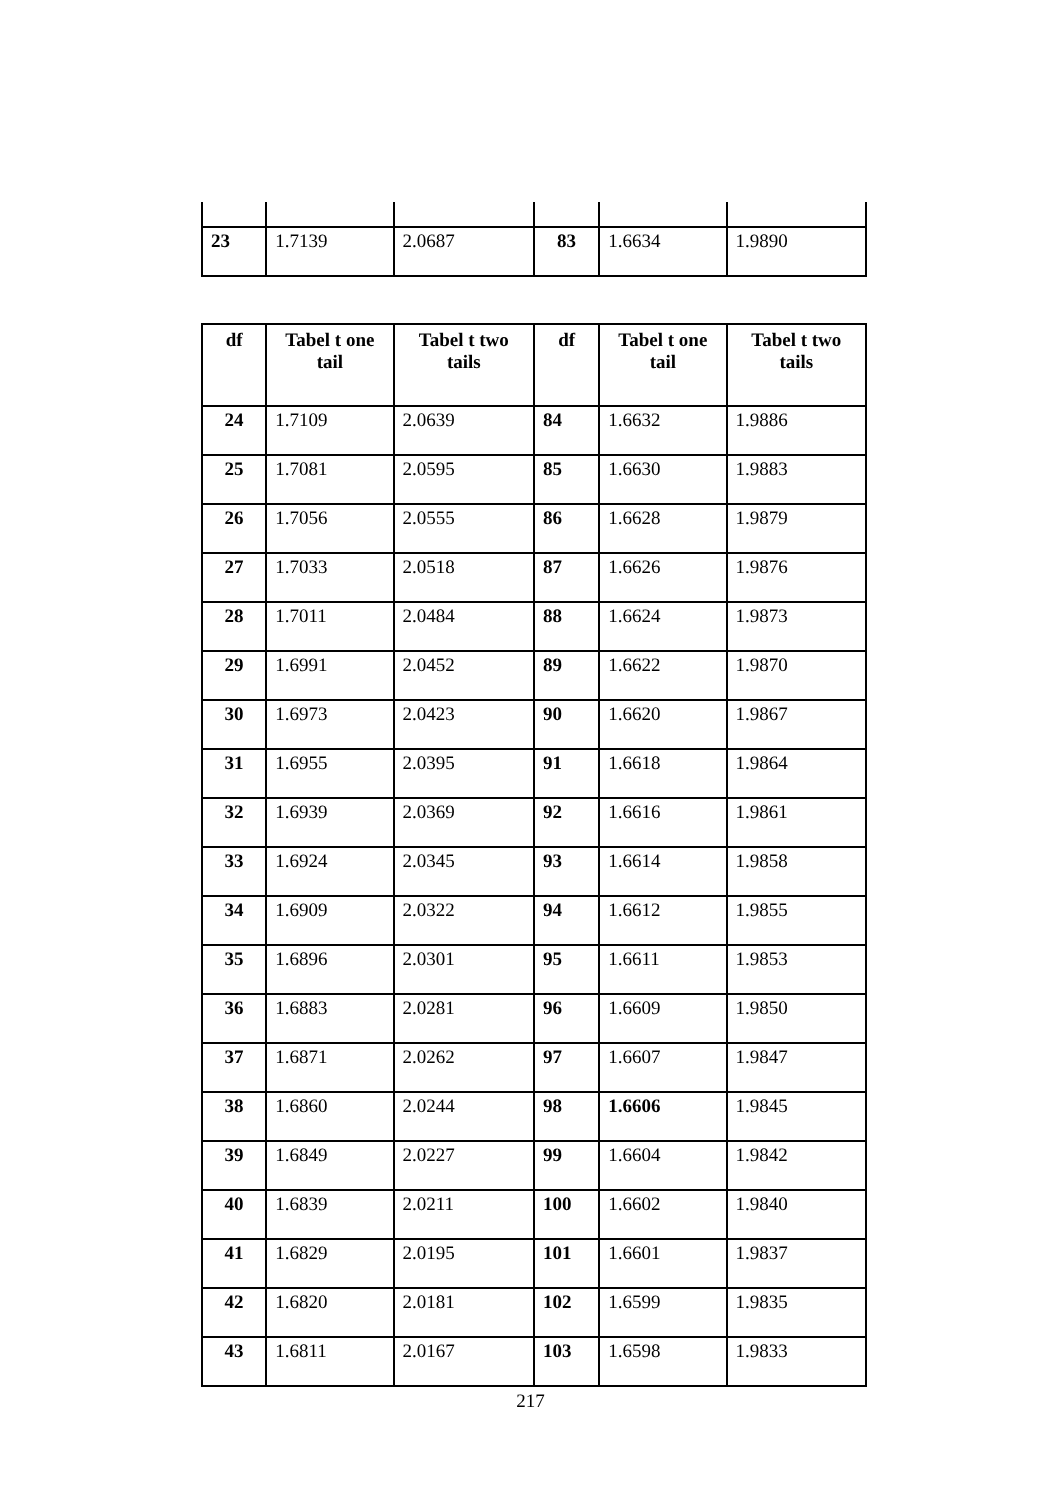| 23 | 1.7139 | 2.0687 | 83 | 1.6634 | 1.9890 |
| df | Tabel t one tail | Tabel t two tails | df | Tabel t one tail | Tabel t two tails |
| --- | --- | --- | --- | --- | --- |
| 24 | 1.7109 | 2.0639 | 84 | 1.6632 | 1.9886 |
| 25 | 1.7081 | 2.0595 | 85 | 1.6630 | 1.9883 |
| 26 | 1.7056 | 2.0555 | 86 | 1.6628 | 1.9879 |
| 27 | 1.7033 | 2.0518 | 87 | 1.6626 | 1.9876 |
| 28 | 1.7011 | 2.0484 | 88 | 1.6624 | 1.9873 |
| 29 | 1.6991 | 2.0452 | 89 | 1.6622 | 1.9870 |
| 30 | 1.6973 | 2.0423 | 90 | 1.6620 | 1.9867 |
| 31 | 1.6955 | 2.0395 | 91 | 1.6618 | 1.9864 |
| 32 | 1.6939 | 2.0369 | 92 | 1.6616 | 1.9861 |
| 33 | 1.6924 | 2.0345 | 93 | 1.6614 | 1.9858 |
| 34 | 1.6909 | 2.0322 | 94 | 1.6612 | 1.9855 |
| 35 | 1.6896 | 2.0301 | 95 | 1.6611 | 1.9853 |
| 36 | 1.6883 | 2.0281 | 96 | 1.6609 | 1.9850 |
| 37 | 1.6871 | 2.0262 | 97 | 1.6607 | 1.9847 |
| 38 | 1.6860 | 2.0244 | 98 | 1.6606 | 1.9845 |
| 39 | 1.6849 | 2.0227 | 99 | 1.6604 | 1.9842 |
| 40 | 1.6839 | 2.0211 | 100 | 1.6602 | 1.9840 |
| 41 | 1.6829 | 2.0195 | 101 | 1.6601 | 1.9837 |
| 42 | 1.6820 | 2.0181 | 102 | 1.6599 | 1.9835 |
| 43 | 1.6811 | 2.0167 | 103 | 1.6598 | 1.9833 |
217